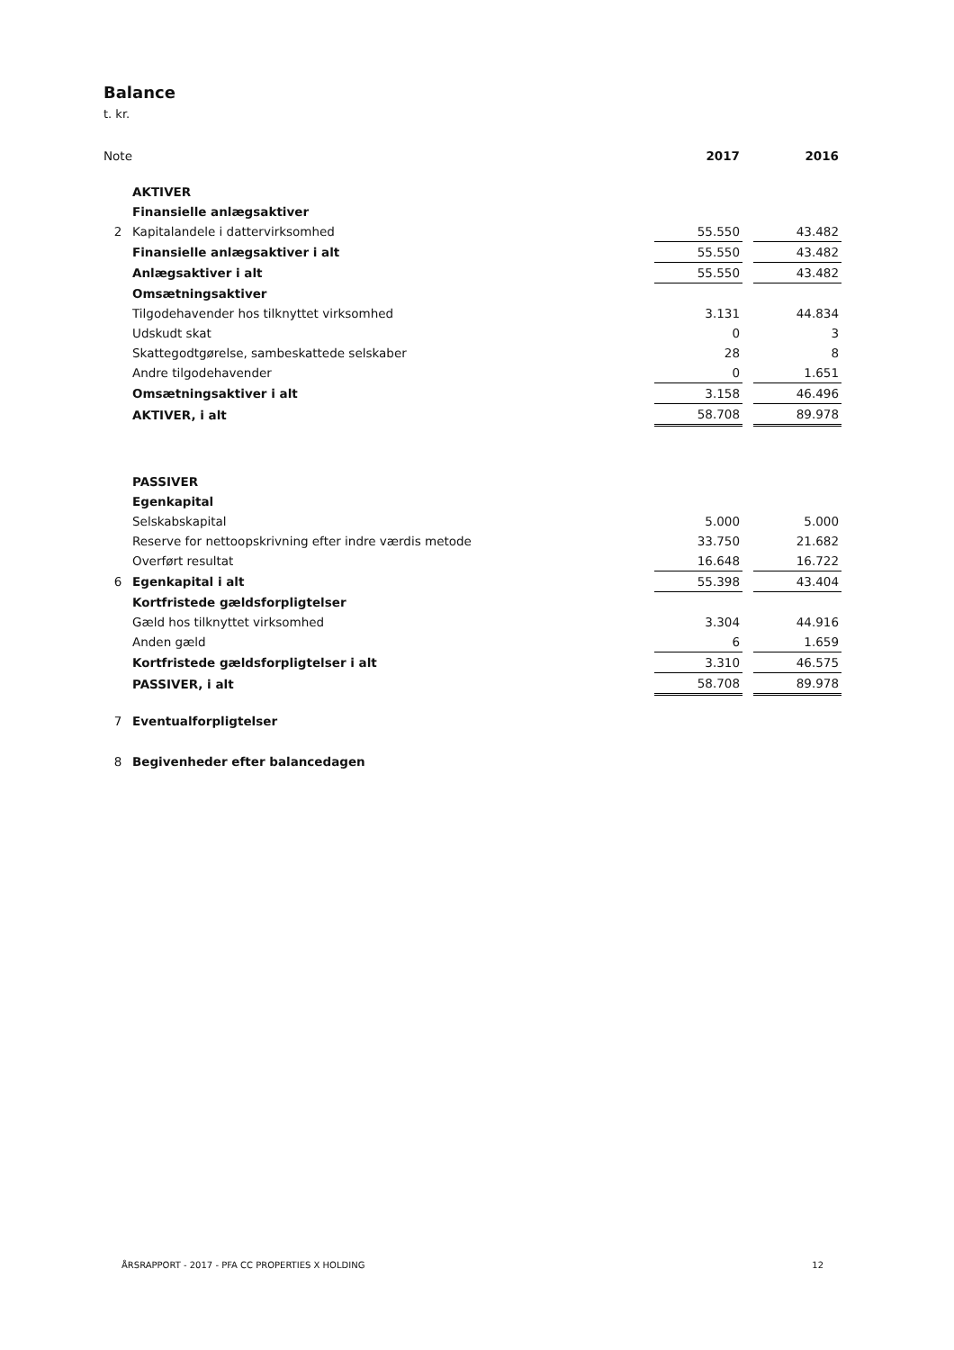Balance
t. kr.
| Note | | 2017 | | 2016 |
| | AKTIVER | | | |
| | Finansielle anlægsaktiver | | | |
| 2 | Kapitalandele i dattervirksomhed | 55.550 | | 43.482 |
| | Finansielle anlægsaktiver i alt | 55.550 | | 43.482 |
| | Anlægsaktiver i alt | 55.550 | | 43.482 |
| | Omsætningsaktiver | | | |
| | Tilgodehavender hos tilknyttet virksomhed | 3.131 | | 44.834 |
| | Udskudt skat | 0 | | 3 |
| | Skattegodtgørelse, sambeskattede selskaber | 28 | | 8 |
| | Andre tilgodehavender | 0 | | 1.651 |
| | Omsætningsaktiver i alt | 3.158 | | 46.496 |
| | AKTIVER, i alt | 58.708 | | 89.978 |
| | PASSIVER | | | |
| | Egenkapital | | | |
| | Selskabskapital | 5.000 | | 5.000 |
| | Reserve for nettoopskrivning efter indre værdis metode | 33.750 | | 21.682 |
| | Overført resultat | 16.648 | | 16.722 |
| 6 | Egenkapital i alt | 55.398 | | 43.404 |
| | Kortfristede gældsforpligtelser | | | |
| | Gæld hos tilknyttet virksomhed | 3.304 | | 44.916 |
| | Anden gæld | 6 | | 1.659 |
| | Kortfristede gældsforpligtelser i alt | 3.310 | | 46.575 |
| | PASSIVER, i alt | 58.708 | | 89.978 |
| 7 | Eventualforpligtelser | | | |
| 8 | Begivenheder efter balancedagen | | | |
ÅRSRAPPORT - 2017 - PFA CC PROPERTIES X HOLDING 12